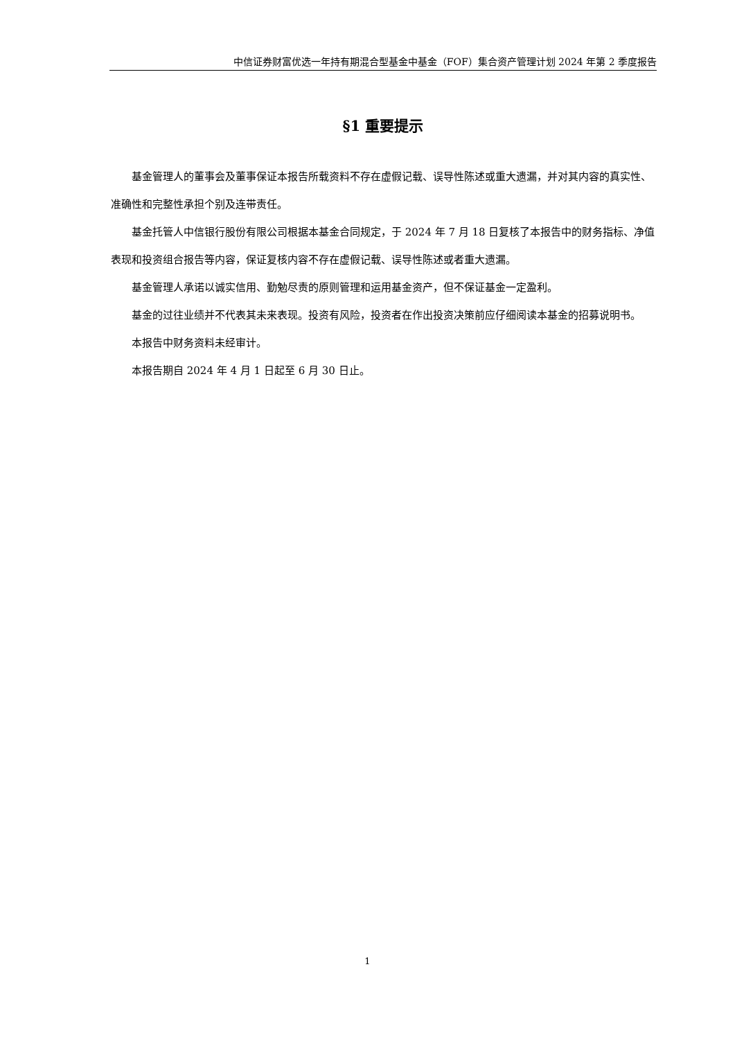中信证券财富优选一年持有期混合型基金中基金（FOF）集合资产管理计划 2024 年第 2 季度报告
§1 重要提示
基金管理人的董事会及董事保证本报告所载资料不存在虚假记载、误导性陈述或重大遗漏，并对其内容的真实性、准确性和完整性承担个别及连带责任。
基金托管人中信银行股份有限公司根据本基金合同规定，于 2024 年 7 月 18 日复核了本报告中的财务指标、净值表现和投资组合报告等内容，保证复核内容不存在虚假记载、误导性陈述或者重大遗漏。
基金管理人承诺以诚实信用、勤勉尽责的原则管理和运用基金资产，但不保证基金一定盈利。
基金的过往业绩并不代表其未来表现。投资有风险，投资者在作出投资决策前应仔细阅读本基金的招募说明书。
本报告中财务资料未经审计。
本报告期自 2024 年 4 月 1 日起至 6 月 30 日止。
1